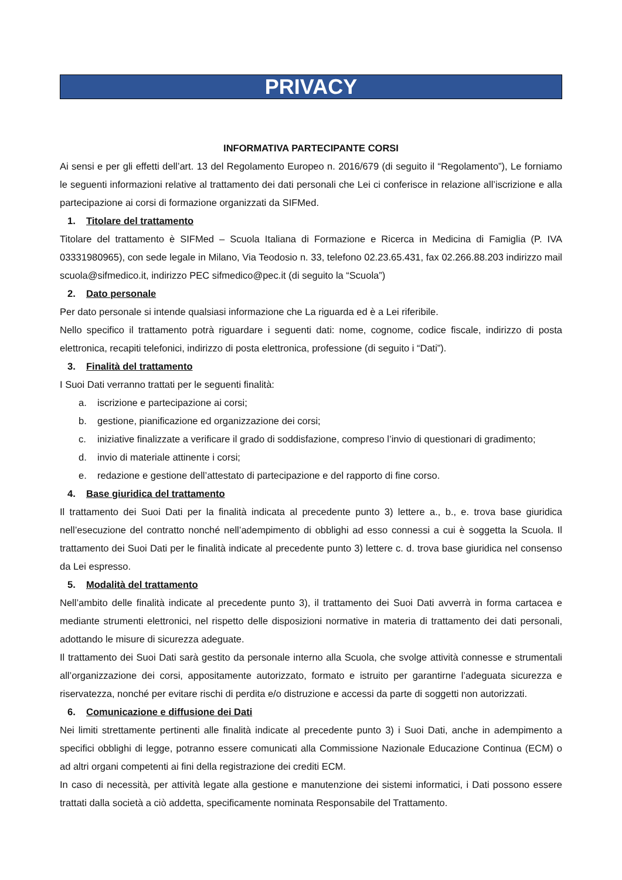PRIVACY
INFORMATIVA PARTECIPANTE CORSI
Ai sensi e per gli effetti dell’art. 13 del Regolamento Europeo n. 2016/679 (di seguito il “Regolamento”), Le forniamo le seguenti informazioni relative al trattamento dei dati personali che Lei ci conferisce in relazione all’iscrizione e alla partecipazione ai corsi di formazione organizzati da SIFMed.
1. Titolare del trattamento
Titolare del trattamento è SIFMed – Scuola Italiana di Formazione e Ricerca in Medicina di Famiglia (P. IVA 03331980965), con sede legale in Milano, Via Teodosio n. 33, telefono 02.23.65.431, fax 02.266.88.203 indirizzo mail scuola@sifmedico.it, indirizzo PEC sifmedico@pec.it (di seguito la “Scuola”)
2. Dato personale
Per dato personale si intende qualsiasi informazione che La riguarda ed è a Lei riferibile.
Nello specifico il trattamento potrà riguardare i seguenti dati: nome, cognome, codice fiscale, indirizzo di posta elettronica, recapiti telefonici, indirizzo di posta elettronica, professione (di seguito i “Dati”).
3. Finalità del trattamento
I Suoi Dati verranno trattati per le seguenti finalità:
a. iscrizione e partecipazione ai corsi;
b. gestione, pianificazione ed organizzazione dei corsi;
c. iniziative finalizzate a verificare il grado di soddisfazione, compreso l’invio di questionari di gradimento;
d. invio di materiale attinente i corsi;
e. redazione e gestione dell’attestato di partecipazione e del rapporto di fine corso.
4. Base giuridica del trattamento
Il trattamento dei Suoi Dati per la finalità indicata al precedente punto 3) lettere a., b., e. trova base giuridica nell’esecuzione del contratto nonché nell’adempimento di obblighi ad esso connessi a cui è soggetta la Scuola. Il trattamento dei Suoi Dati per le finalità indicate al precedente punto 3) lettere c. d. trova base giuridica nel consenso da Lei espresso.
5. Modalità del trattamento
Nell’ambito delle finalità indicate al precedente punto 3), il trattamento dei Suoi Dati avverrà in forma cartacea e mediante strumenti elettronici, nel rispetto delle disposizioni normative in materia di trattamento dei dati personali, adottando le misure di sicurezza adeguate.
Il trattamento dei Suoi Dati sarà gestito da personale interno alla Scuola, che svolge attività connesse e strumentali all’organizzazione dei corsi, appositamente autorizzato, formato e istruito per garantirne l’adeguata sicurezza e riservatezza, nonché per evitare rischi di perdita e/o distruzione e accessi da parte di soggetti non autorizzati.
6. Comunicazione e diffusione dei Dati
Nei limiti strettamente pertinenti alle finalità indicate al precedente punto 3) i Suoi Dati, anche in adempimento a specifici obblighi di legge, potranno essere comunicati alla Commissione Nazionale Educazione Continua (ECM) o ad altri organi competenti ai fini della registrazione dei crediti ECM.
In caso di necessità, per attività legate alla gestione e manutenzione dei sistemi informatici, i Dati possono essere trattati dalla società a ciò addetta, specificamente nominata Responsabile del Trattamento.